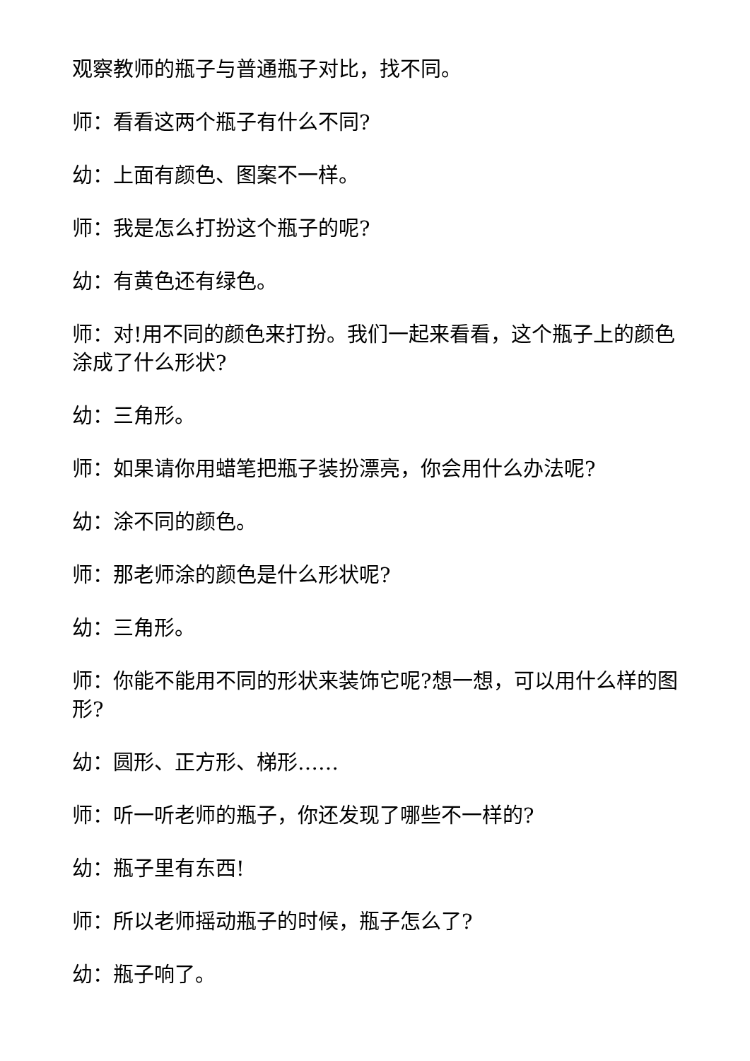观察教师的瓶子与普通瓶子对比，找不同。
师：看看这两个瓶子有什么不同?
幼：上面有颜色、图案不一样。
师：我是怎么打扮这个瓶子的呢?
幼：有黄色还有绿色。
师：对!用不同的颜色来打扮。我们一起来看看，这个瓶子上的颜色涂成了什么形状?
幼：三角形。
师：如果请你用蜡笔把瓶子装扮漂亮，你会用什么办法呢?
幼：涂不同的颜色。
师：那老师涂的颜色是什么形状呢?
幼：三角形。
师：你能不能用不同的形状来装饰它呢?想一想，可以用什么样的图形?
幼：圆形、正方形、梯形……
师：听一听老师的瓶子，你还发现了哪些不一样的?
幼：瓶子里有东西!
师：所以老师摇动瓶子的时候，瓶子怎么了?
幼：瓶子响了。